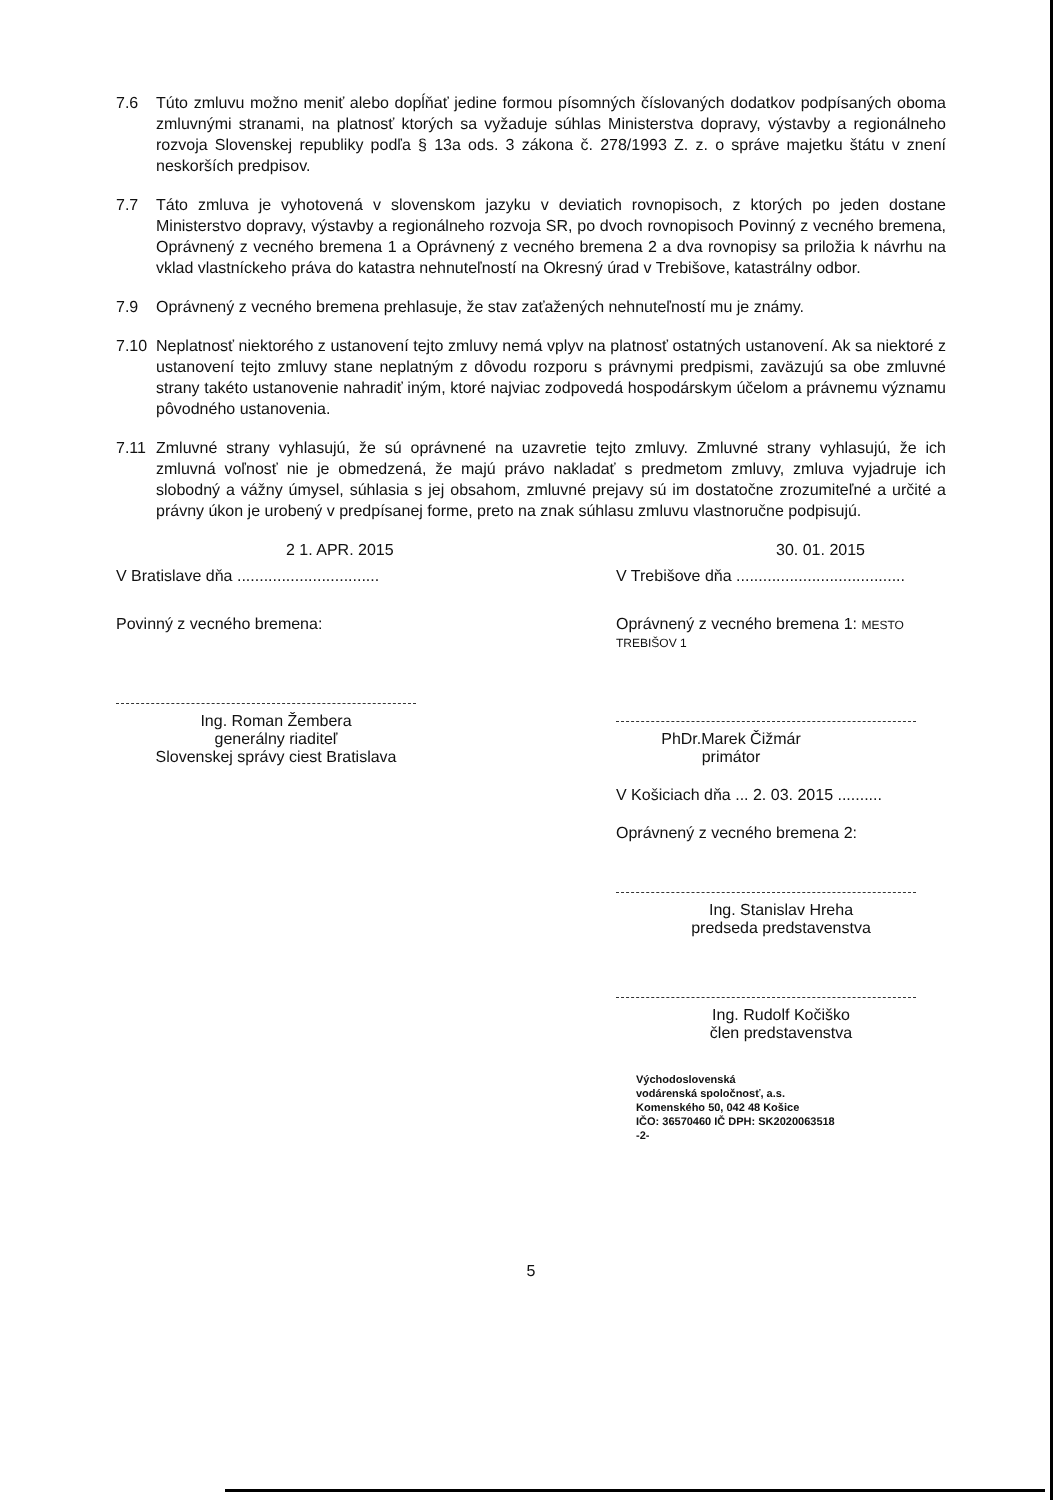7.6 Túto zmluvu možno meniť alebo dopĺňať jedine formou písomných číslovaných dodatkov podpísaných oboma zmluvnými stranami, na platnosť ktorých sa vyžaduje súhlas Ministerstva dopravy, výstavby a regionálneho rozvoja Slovenskej republiky podľa § 13a ods. 3 zákona č. 278/1993 Z. z. o správe majetku štátu v znení neskorších predpisov.
7.7 Táto zmluva je vyhotovená v slovenskom jazyku v deviatich rovnopisoch, z ktorých po jeden dostane Ministerstvo dopravy, výstavby a regionálneho rozvoja SR, po dvoch rovnopisoch Povinný z vecného bremena, Oprávnený z vecného bremena 1 a Oprávnený z vecného bremena 2 a dva rovnopisy sa priložia k návrhu na vklad vlastníckeho práva do katastra nehnuteľností na Okresný úrad v Trebišove, katastrálny odbor.
7.9 Oprávnený z vecného bremena prehlasuje, že stav zaťažených nehnuteľností mu je známy.
7.10 Neplatnosť niektorého z ustanovení tejto zmluvy nemá vplyv na platnosť ostatných ustanovení. Ak sa niektoré z ustanovení tejto zmluvy stane neplatným z dôvodu rozporu s právnymi predpismi, zaväzujú sa obe zmluvné strany takéto ustanovenie nahradiť iným, ktoré najviac zodpovedá hospodárskym účelom a právnemu významu pôvodného ustanovenia.
7.11 Zmluvné strany vyhlasujú, že sú oprávnené na uzavretie tejto zmluvy. Zmluvné strany vyhlasujú, že ich zmluvná voľnosť nie je obmedzená, že majú právo nakladať s predmetom zmluvy, zmluva vyjadruje ich slobodný a vážny úmysel, súhlasia s jej obsahom, zmluvné prejavy sú im dostatočne zrozumiteľné a určité a právny úkon je urobený v predpísanej forme, preto na znak súhlasu zmluvu vlastnoručne podpisujú.
2 1. APR. 2015
V Bratislave dňa ................................
Povinný z vecného bremena:
Ing. Roman Žembera
generálny riaditeľ
Slovenskej správy ciest Bratislava
30. 01. 2015
V Trebišove dňa ......................................
Oprávnený z vecného bremena 1: MESTO TREBIŠOV 1
PhDr.Marek Čižmár
primátor
V Košiciach dňa ... 2. 03. 2015 ..........
Oprávnený z vecného bremena 2:
Ing. Stanislav Hreha
predseda predstavenstva
Ing. Rudolf Kočiško
člen predstavenstva
Východoslovenská
vodárenská spoločnosť, a.s.
Komenského 50, 042 48 Košice
IČO: 36570460 IČ DPH: SK2020063518
-2-
5